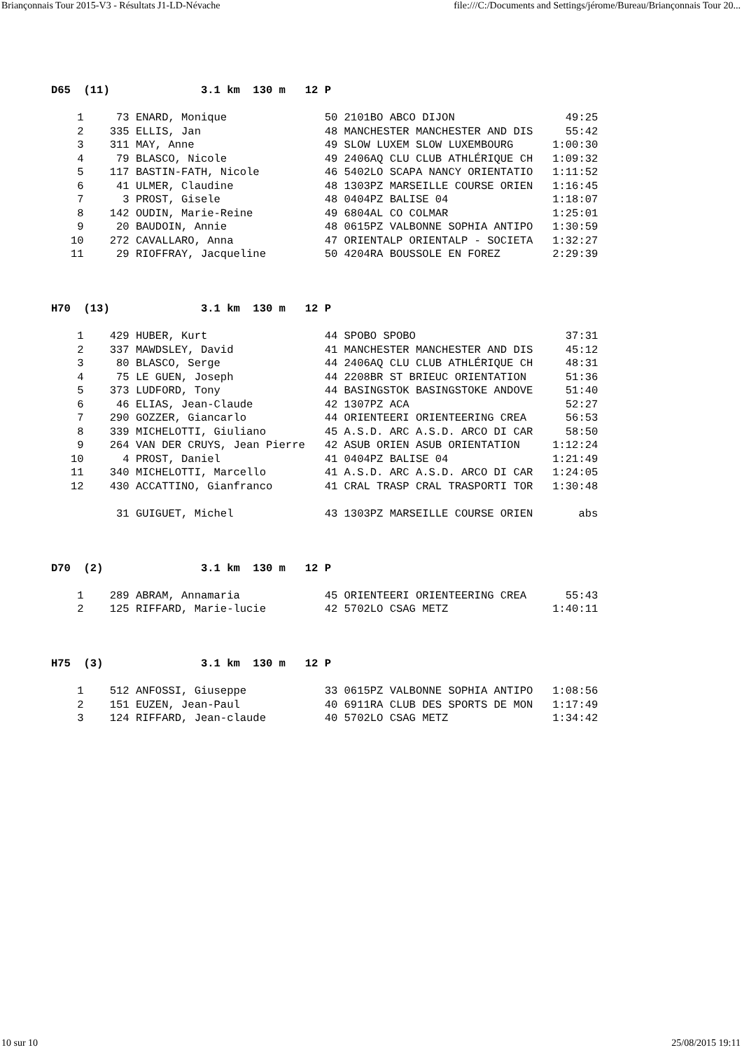Briançonnais Tour 2015-V3 - Résultats J1-LD-Névache file:///C:/Documents and Settings/jérome/Bureau/Briançonnais Tour 20...
D65  (11)              3.1 km  130 m   12 P

    1     73 ENARD, Monique               50 2101BO ABCO DIJON                 49:25
    2    335 ELLIS, Jan                   48 MANCHESTER MANCHESTER AND DIS     55:42
    3    311 MAY, Anne                    49 SLOW LUXEM SLOW LUXEMBOURG      1:00:30
    4     79 BLASCO, Nicole               49 2406AQ CLU CLUB ATHLÉRIQUE CH   1:09:32
    5    117 BASTIN-FATH, Nicole          46 5402LO SCAPA NANCY ORIENTATIO   1:11:52
    6     41 ULMER, Claudine              48 1303PZ MARSEILLE COURSE ORIEN   1:16:45
    7      3 PROST, Gisele                48 0404PZ BALISE 04                1:18:07
    8    142 OUDIN, Marie-Reine           49 6804AL CO COLMAR                1:25:01
    9     20 BAUDOIN, Annie               48 0615PZ VALBONNE SOPHIA ANTIPO   1:30:59
   10    272 CAVALLARO, Anna              47 ORIENTALP ORIENTALP - SOCIETA   1:32:27
   11     29 RIOFFRAY, Jacqueline         50 4204RA BOUSSOLE EN FOREZ        2:29:39



H70  (13)              3.1 km  130 m   12 P

    1    429 HUBER, Kurt                  44 SPOBO SPOBO                       37:31
    2    337 MAWDSLEY, David              41 MANCHESTER MANCHESTER AND DIS     45:12
    3     80 BLASCO, Serge                44 2406AQ CLU CLUB ATHLÉRIQUE CH     48:31
    4     75 LE GUEN, Joseph              44 2208BR ST BRIEUC ORIENTATION      51:36
    5    373 LUDFORD, Tony                44 BASINGSTOK BASINGSTOKE ANDOVE     51:40
    6     46 ELIAS, Jean-Claude           42 1307PZ ACA                        52:27
    7    290 GOZZER, Giancarlo            44 ORIENTEERI ORIENTEERING CREA      56:53
    8    339 MICHELOTTI, Giuliano         45 A.S.D. ARC A.S.D. ARCO DI CAR     58:50
    9    264 VAN DER CRUYS, Jean Pierre   42 ASUB ORIEN ASUB ORIENTATION     1:12:24
   10      4 PROST, Daniel                41 0404PZ BALISE 04                1:21:49
   11    340 MICHELOTTI, Marcello         41 A.S.D. ARC A.S.D. ARCO DI CAR   1:24:05
   12    430 ACCATTINO, Gianfranco        41 CRAL TRASP CRAL TRASPORTI TOR   1:30:48

          31 GUIGUET, Michel              43 1303PZ MARSEILLE COURSE ORIEN       abs



D70  (2)               3.1 km  130 m   12 P

    1    289 ABRAM, Annamaria             45 ORIENTEERI ORIENTEERING CREA      55:43
    2    125 RIFFARD, Marie-lucie         42 5702LO CSAG METZ                1:40:11



H75  (3)               3.1 km  130 m   12 P

    1    512 ANFOSSI, Giuseppe            33 0615PZ VALBONNE SOPHIA ANTIPO   1:08:56
    2    151 EUZEN, Jean-Paul             40 6911RA CLUB DES SPORTS DE MON   1:17:49
    3    124 RIFFARD, Jean-claude         40 5702LO CSAG METZ                1:34:42
10 sur 10 25/08/2015 19:11